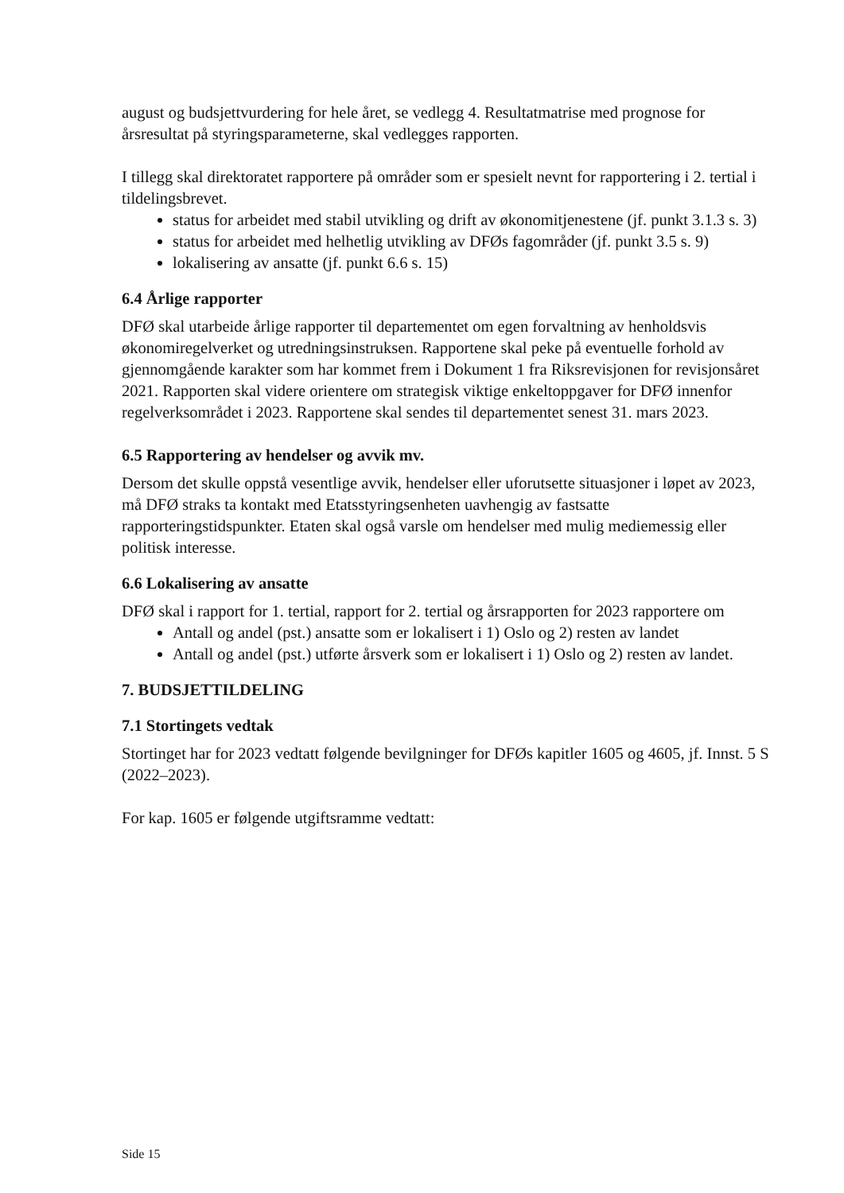august og budsjettvurdering for hele året, se vedlegg 4. Resultatmatrise med prognose for årsresultat på styringsparameterne, skal vedlegges rapporten.
I tillegg skal direktoratet rapportere på områder som er spesielt nevnt for rapportering i 2. tertial i tildelingsbrevet.
status for arbeidet med stabil utvikling og drift av økonomitjenestene (jf. punkt 3.1.3 s. 3)
status for arbeidet med helhetlig utvikling av DFØs fagområder (jf. punkt 3.5 s. 9)
lokalisering av ansatte (jf. punkt 6.6 s. 15)
6.4 Årlige rapporter
DFØ skal utarbeide årlige rapporter til departementet om egen forvaltning av henholdsvis økonomiregelverket og utredningsinstruksen. Rapportene skal peke på eventuelle forhold av gjennomgående karakter som har kommet frem i Dokument 1 fra Riksrevisjonen for revisjonsåret 2021. Rapporten skal videre orientere om strategisk viktige enkeltoppgaver for DFØ innenfor regelverksområdet i 2023. Rapportene skal sendes til departementet senest 31. mars 2023.
6.5 Rapportering av hendelser og avvik mv.
Dersom det skulle oppstå vesentlige avvik, hendelser eller uforutsette situasjoner i løpet av 2023, må DFØ straks ta kontakt med Etatsstyringsenheten uavhengig av fastsatte rapporteringstidspunkter. Etaten skal også varsle om hendelser med mulig mediemessig eller politisk interesse.
6.6 Lokalisering av ansatte
DFØ skal i rapport for 1. tertial, rapport for 2. tertial og årsrapporten for 2023 rapportere om
Antall og andel (pst.) ansatte som er lokalisert i 1) Oslo og 2) resten av landet
Antall og andel (pst.) utførte årsverk som er lokalisert i 1) Oslo og 2) resten av landet.
7. BUDSJETTILDELING
7.1 Stortingets vedtak
Stortinget har for 2023 vedtatt følgende bevilgninger for DFØs kapitler 1605 og 4605, jf. Innst. 5 S (2022–2023).
For kap. 1605 er følgende utgiftsramme vedtatt:
Side 15